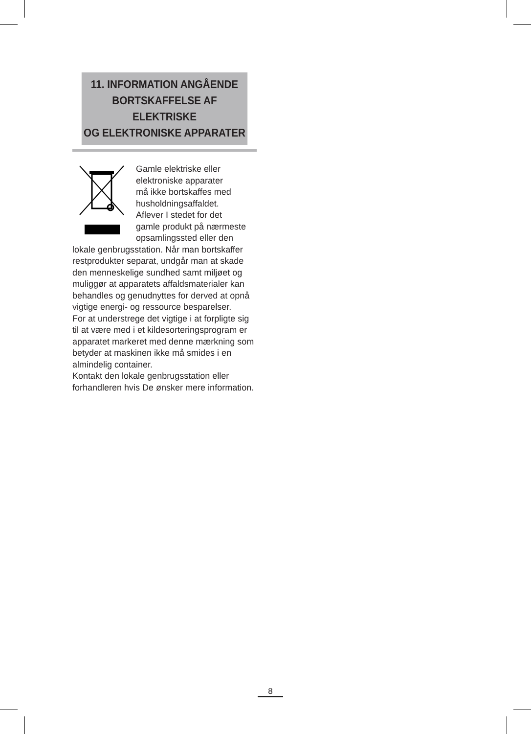11. INFORMATION ANGÅENDE
BORTSKAFFELSE AF ELEKTRISKE
OG ELEKTRONISKE APPARATER
Gamle elektriske eller
elektroniske apparater
må ikke bortskaffes med
husholdningsaffaldet.
Aflever I stedet for det
gamle produkt på nærmeste
opsamlingssted eller den
lokale genbrugsstation. Når man bortskaffer restprodukter separat, undgår man at skade den menneskelige sundhed samt miljøet og muliggør at apparatets affaldsmaterialer kan behandles og genudnyttes for derved at opnå vigtige energi- og ressource besparelser.
For at understrege det vigtige i at forpligte sig til at være med i et kildesorteringsprogram er apparatet markeret med denne mærkning som betyder at maskinen ikke må smides i en almindelig container.
Kontakt den lokale genbrugsstation eller forhandleren hvis De ønsker mere information.
8